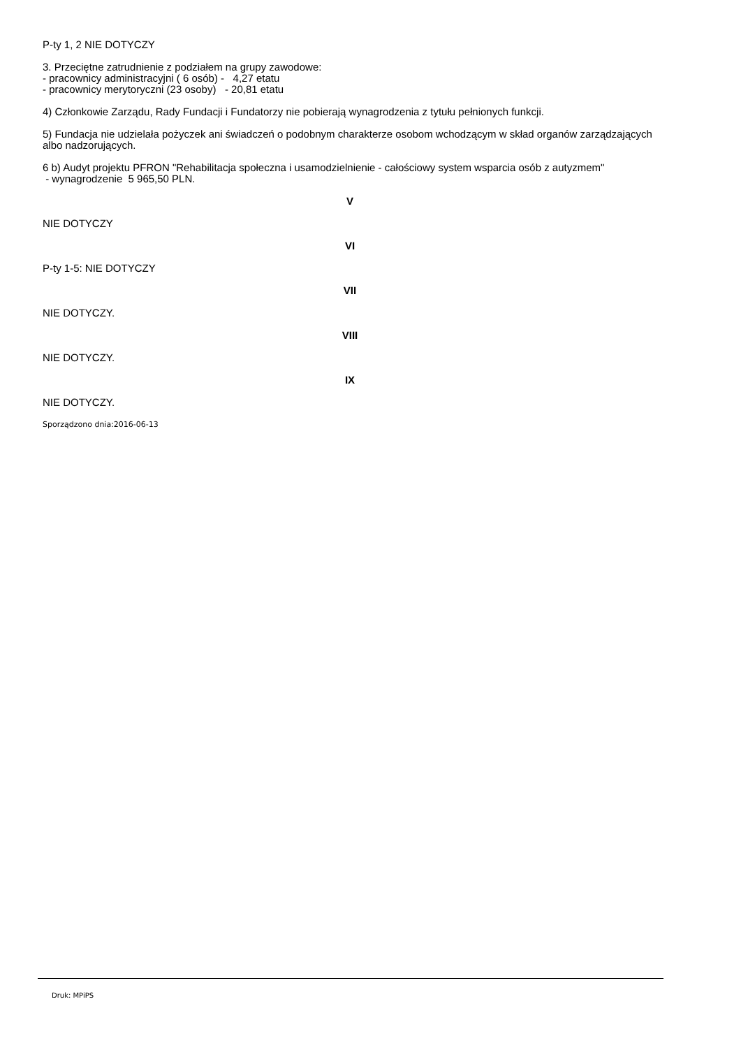P-ty 1, 2 NIE DOTYCZY
3. Przeciętne zatrudnienie z podziałem na grupy zawodowe:
- pracownicy administracyjni ( 6 osób) - 4,27 etatu
- pracownicy merytoryczni (23 osoby) - 20,81 etatu
4) Członkowie Zarządu, Rady Fundacji i Fundatorzy nie pobierają wynagrodzenia z tytułu pełnionych funkcji.
5) Fundacja nie udzielała pożyczek ani świadczeń o podobnym charakterze osobom wchodzącym w skład organów zarządzających albo nadzorujących.
6 b) Audyt projektu PFRON "Rehabilitacja społeczna i usamodzielnienie - całościowy system wsparcia osób z autyzmem"
- wynagrodzenie 5 965,50 PLN.
V
NIE DOTYCZY
VI
P-ty 1-5: NIE DOTYCZY
VII
NIE DOTYCZY.
VIII
NIE DOTYCZY.
IX
NIE DOTYCZY.
Sporządzono dnia:2016-06-13
Druk: MPiPS